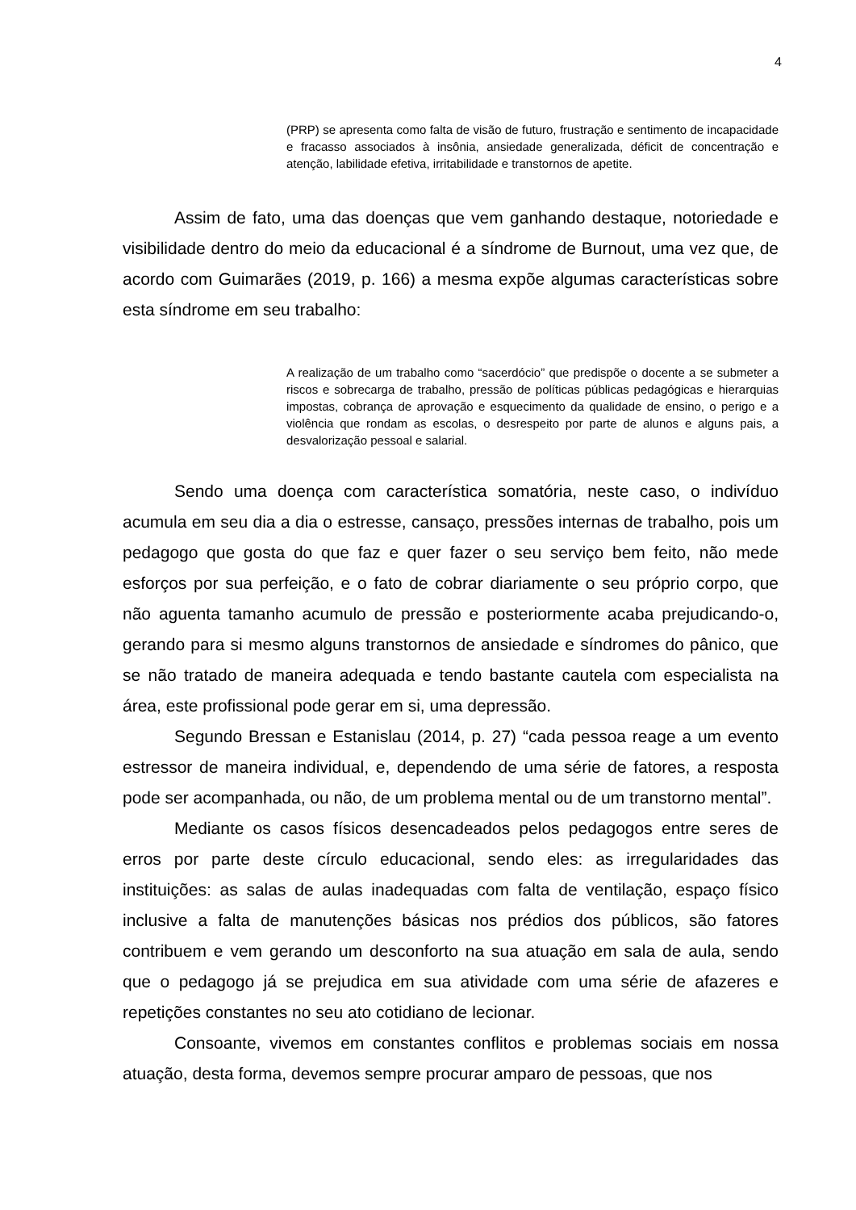4
(PRP) se apresenta como falta de visão de futuro, frustração e sentimento de incapacidade e fracasso associados à insônia, ansiedade generalizada, déficit de concentração e atenção, labilidade efetiva, irritabilidade e transtornos de apetite.
Assim de fato, uma das doenças que vem ganhando destaque, notoriedade e visibilidade dentro do meio da educacional é a síndrome de Burnout, uma vez que, de acordo com Guimarães (2019, p. 166) a mesma expõe algumas características sobre esta síndrome em seu trabalho:
A realização de um trabalho como “sacerdócio” que predispõe o docente a se submeter a riscos e sobrecarga de trabalho, pressão de políticas públicas pedagógicas e hierarquias impostas, cobrança de aprovação e esquecimento da qualidade de ensino, o perigo e a violência que rondam as escolas, o desrespeito por parte de alunos e alguns pais, a desvalorização pessoal e salarial.
Sendo uma doença com característica somatória, neste caso, o indivíduo acumula em seu dia a dia o estresse, cansaço, pressões internas de trabalho, pois um pedagogo que gosta do que faz e quer fazer o seu serviço bem feito, não mede esforços por sua perfeição, e o fato de cobrar diariamente o seu próprio corpo, que não aguenta tamanho acumulo de pressão e posteriormente acaba prejudicando-o, gerando para si mesmo alguns transtornos de ansiedade e síndromes do pânico, que se não tratado de maneira adequada e tendo bastante cautela com especialista na área, este profissional pode gerar em si, uma depressão.
Segundo Bressan e Estanislau (2014, p. 27) “cada pessoa reage a um evento estressor de maneira individual, e, dependendo de uma série de fatores, a resposta pode ser acompanhada, ou não, de um problema mental ou de um transtorno mental”.
Mediante os casos físicos desencadeados pelos pedagogos entre seres de erros por parte deste círculo educacional, sendo eles: as irregularidades das instituições: as salas de aulas inadequadas com falta de ventilação, espaço físico inclusive a falta de manutenções básicas nos prédios dos públicos, são fatores contribuem e vem gerando um desconforto na sua atuação em sala de aula, sendo que o pedagogo já se prejudica em sua atividade com uma série de afazeres e repetições constantes no seu ato cotidiano de lecionar.
Consoante, vivemos em constantes conflitos e problemas sociais em nossa atuação, desta forma, devemos sempre procurar amparo de pessoas, que nos